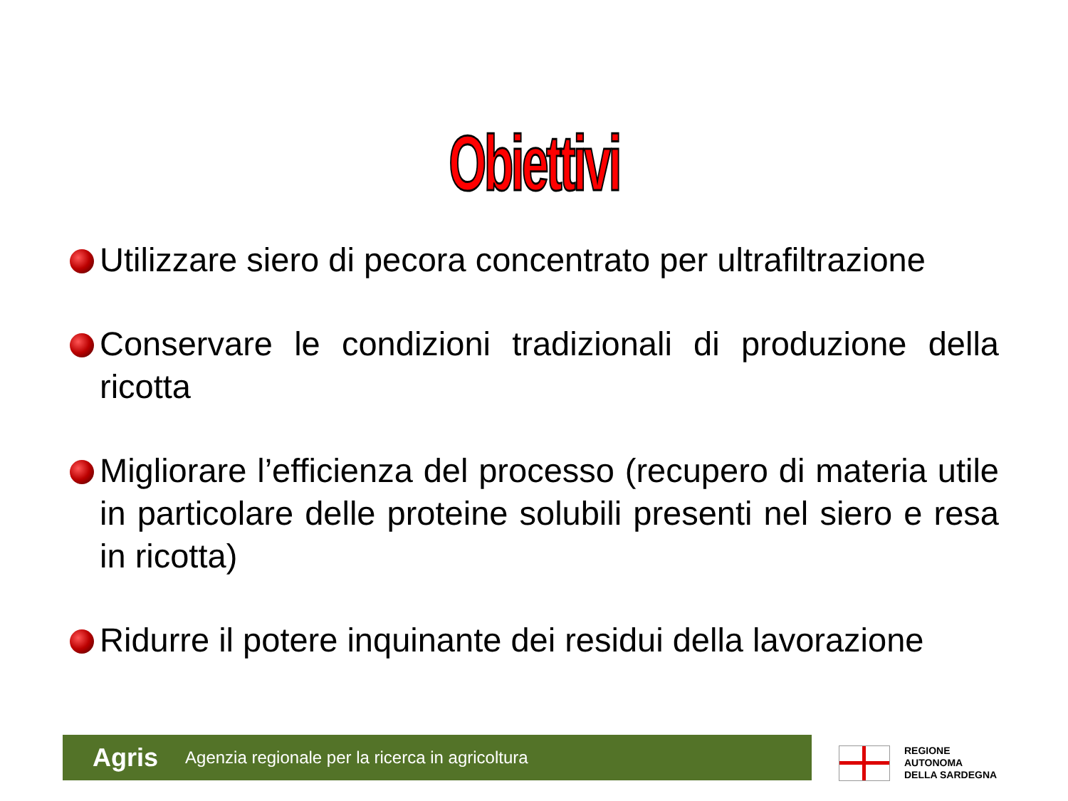Obiettivi
Utilizzare siero di pecora concentrato per ultrafiltrazione
Conservare le condizioni tradizionali di produzione della ricotta
Migliorare l’efficienza del processo (recupero di materia utile in particolare delle proteine solubili presenti nel siero e resa in ricotta)
Ridurre il potere inquinante dei residui della lavorazione
Agris Agenzia regionale per la ricerca in agricoltura
REGIONE
AUTONOMA
DELLA SARDEGNA